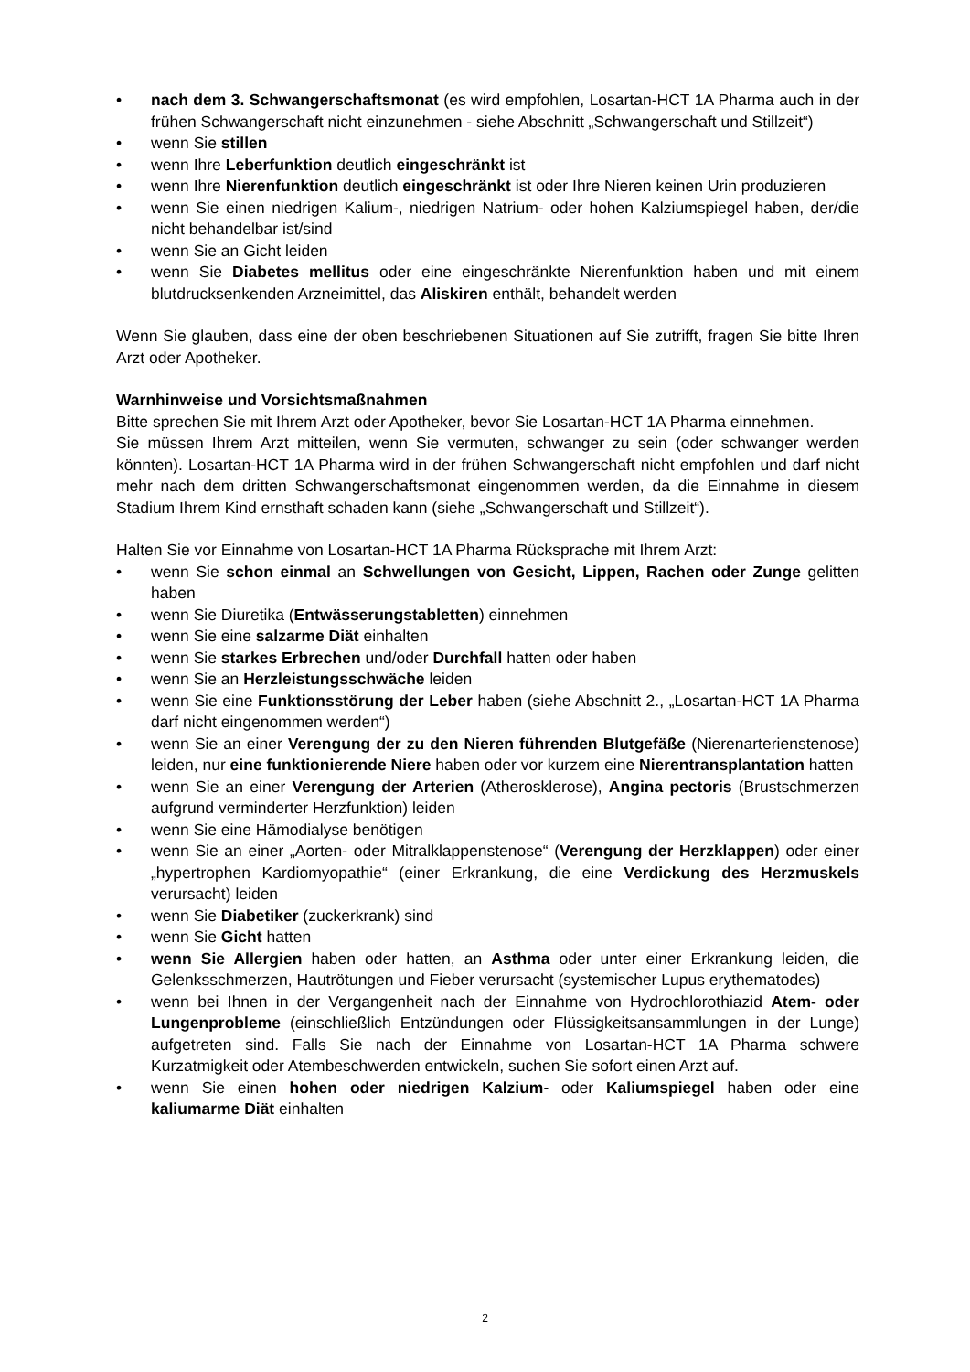• nach dem 3. Schwangerschaftsmonat (es wird empfohlen, Losartan-HCT 1A Pharma auch in der frühen Schwangerschaft nicht einzunehmen - siehe Abschnitt „Schwangerschaft und Stillzeit“)
• wenn Sie stillen
• wenn Ihre Leberfunktion deutlich eingeschränkt ist
• wenn Ihre Nierenfunktion deutlich eingeschränkt ist oder Ihre Nieren keinen Urin produzieren
• wenn Sie einen niedrigen Kalium-, niedrigen Natrium- oder hohen Kalziumspiegel haben, der/die nicht behandelbar ist/sind
• wenn Sie an Gicht leiden
• wenn Sie Diabetes mellitus oder eine eingeschränkte Nierenfunktion haben und mit einem blutdrucksenkenden Arzneimittel, das Aliskiren enthält, behandelt werden
Wenn Sie glauben, dass eine der oben beschriebenen Situationen auf Sie zutrifft, fragen Sie bitte Ihren Arzt oder Apotheker.
Warnhinweise und Vorsichtsmaßnahmen
Bitte sprechen Sie mit Ihrem Arzt oder Apotheker, bevor Sie Losartan-HCT 1A Pharma einnehmen.
Sie müssen Ihrem Arzt mitteilen, wenn Sie vermuten, schwanger zu sein (oder schwanger werden könnten). Losartan-HCT 1A Pharma wird in der frühen Schwangerschaft nicht empfohlen und darf nicht mehr nach dem dritten Schwangerschaftsmonat eingenommen werden, da die Einnahme in diesem Stadium Ihrem Kind ernsthaft schaden kann (siehe „Schwangerschaft und Stillzeit“).
Halten Sie vor Einnahme von Losartan-HCT 1A Pharma Rücksprache mit Ihrem Arzt:
• wenn Sie schon einmal an Schwellungen von Gesicht, Lippen, Rachen oder Zunge gelitten haben
• wenn Sie Diuretika (Entwässerungstabletten) einnehmen
• wenn Sie eine salzarme Diät einhalten
• wenn Sie starkes Erbrechen und/oder Durchfall hatten oder haben
• wenn Sie an Herzleistungsschwäche leiden
• wenn Sie eine Funktionsstörung der Leber haben (siehe Abschnitt 2., „Losartan-HCT 1A Pharma darf nicht eingenommen werden“)
• wenn Sie an einer Verengung der zu den Nieren führenden Blutgefäße (Nierenarterienstenose) leiden, nur eine funktionierende Niere haben oder vor kurzem eine Nierentransplantation hatten
• wenn Sie an einer Verengung der Arterien (Atherosklerose), Angina pectoris (Brustschmerzen aufgrund verminderter Herzfunktion) leiden
• wenn Sie eine Hämodialyse benötigen
• wenn Sie an einer „Aorten- oder Mitralklappenstenose“ (Verengung der Herzklappen) oder einer „hypertrophen Kardiomyopathie“ (einer Erkrankung, die eine Verdickung des Herzmuskels verursacht) leiden
• wenn Sie Diabetiker (zuckerkrank) sind
• wenn Sie Gicht hatten
• wenn Sie Allergien haben oder hatten, an Asthma oder unter einer Erkrankung leiden, die Gelenksschmerzen, Hautrötungen und Fieber verursacht (systemischer Lupus erythematodes)
• wenn bei Ihnen in der Vergangenheit nach der Einnahme von Hydrochlorothiazid Atem- oder Lungenprobleme (einschließlich Entzündungen oder Flüssigkeitsansammlungen in der Lunge) aufgetreten sind. Falls Sie nach der Einnahme von Losartan-HCT 1A Pharma schwere Kurzatmigkeit oder Atembeschwerden entwickeln, suchen Sie sofort einen Arzt auf.
• wenn Sie einen hohen oder niedrigen Kalzium- oder Kaliumspiegel haben oder eine kaliumarme Diät einhalten
2